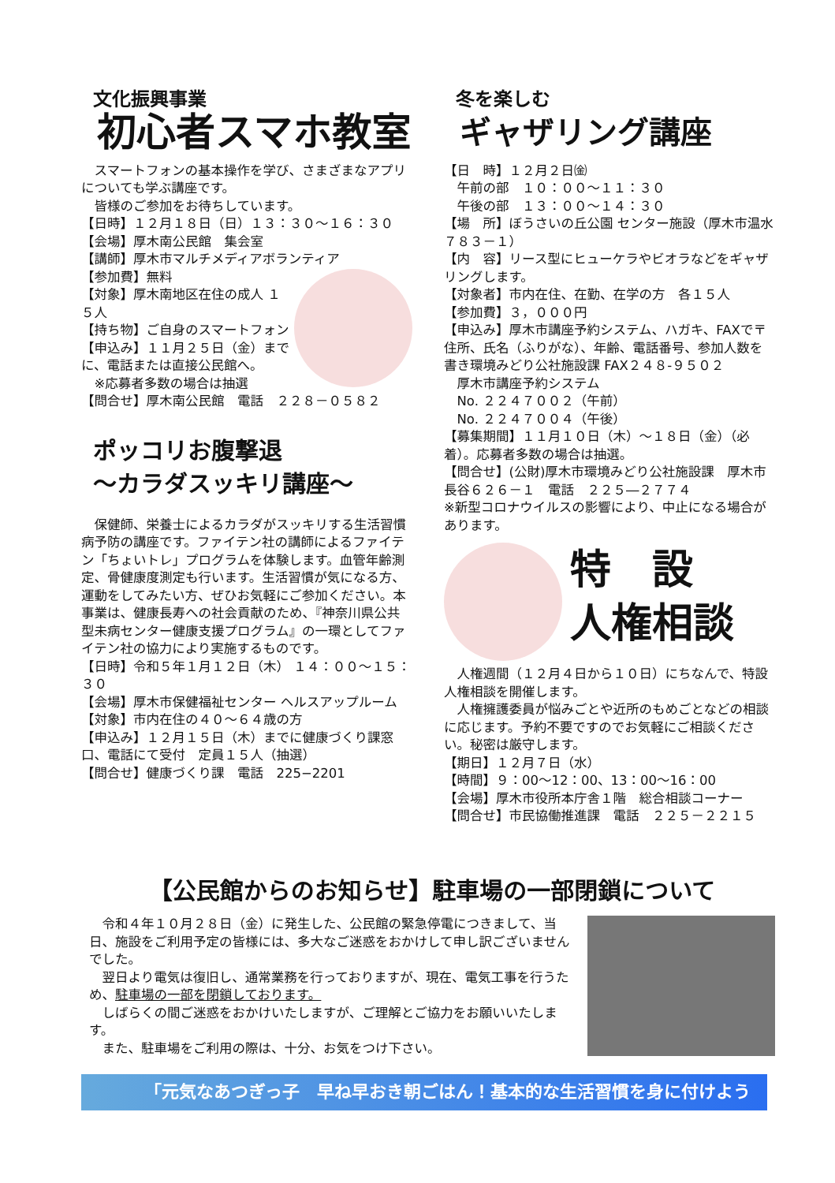文化振興事業
初心者スマホ教室
　スマートフォンの基本操作を学び、さまざまなアプリについても学ぶ講座です。
　皆様のご参加をお待ちしています。
【日時】１２月１８日（日）１３：３０～１６：３０
【会場】厚木南公民館　集会室
【講師】厚木市マルチメディアボランティア
【参加費】無料
【対象】厚木南地区在住の成人 １５人
【持ち物】ご自身のスマートフォン
【申込み】１１月２５日（金）までに、電話または直接公民館へ。
　※応募者多数の場合は抽選
【問合せ】厚木南公民館　電話　２２８－０５８２
ポッコリお腹撃退
～カラダスッキリ講座～
　保健師、栄養士によるカラダがスッキリする生活習慣病予防の講座です。ファイテン社の講師によるファイテン「ちょいトレ」プログラムを体験します。血管年齢測定、骨健康度測定も行います。生活習慣が気になる方、運動をしてみたい方、ぜひお気軽にご参加ください。本事業は、健康長寿への社会貢献のため、『神奈川県公共型未病センター健康支援プログラム』の一環としてファイテン社の協力により実施するものです。
【日時】令和５年１月１２日（木） １４：００～１５：３０
【会場】厚木市保健福祉センター ヘルスアップルーム
【対象】市内在住の４０～６４歳の方
【申込み】１２月１５日（木）までに健康づくり課窓口、電話にて受付　定員１５人（抽選）
【問合せ】健康づくり課　電話　225−2201
冬を楽しむ
ギャザリング講座
【日　時】１２月２日㈮
　午前の部　１０：００～１１：３０
　午後の部　１３：００～１４：３０
【場　所】ぼうさいの丘公園 センター施設（厚木市温水７８３－１）
【内　容】リース型にヒューケラやビオラなどをギャザリングします。
【対象者】市内在住、在勤、在学の方　各１５人
【参加費】３，０００円
【申込み】厚木市講座予約システム、ハガキ、FAXで〒住所、氏名（ふりがな）、年齢、電話番号、参加人数を書き環境みどり公社施設課 FAX２４８-９５０２
　厚木市講座予約システム
　No. ２２４７００２（午前）
　No. ２２４７００４（午後）
【募集期間】１１月１０日（木）～１８日（金）（必着）。応募者多数の場合は抽選。
【問合せ】(公財)厚木市環境みどり公社施設課　厚木市長谷６２６－１　電話　２２５―２７７４
※新型コロナウイルスの影響により、中止になる場合があります。
特　設
人権相談
　人権週間（１２月４日から１０日）にちなんで、特設人権相談を開催します。
　人権擁護委員が悩みごとや近所のもめごとなどの相談に応じます。予約不要ですのでお気軽にご相談ください。秘密は厳守します。
【期日】１２月７日（水）
【時間】９：00～12：00、13：00～16：00
【会場】厚木市役所本庁舎１階　総合相談コーナー
【問合せ】市民協働推進課　電話　２２５－２２１５
【公民館からのお知らせ】駐車場の一部閉鎖について
　令和４年１０月２８日（金）に発生した、公民館の緊急停電につきまして、当日、施設をご利用予定の皆様には、多大なご迷惑をおかけして申し訳ございませんでした。
　翌日より電気は復旧し、通常業務を行っておりますが、現在、電気工事を行うため、駐車場の一部を閉鎖しております。
　しばらくの間ご迷惑をおかけいたしますが、ご理解とご協力をお願いいたします。
　また、駐車場をご利用の際は、十分、お気をつけ下さい。
「元気なあつぎっ子　早ね早おき朝ごはん！基本的な生活習慣を身に付けよう～